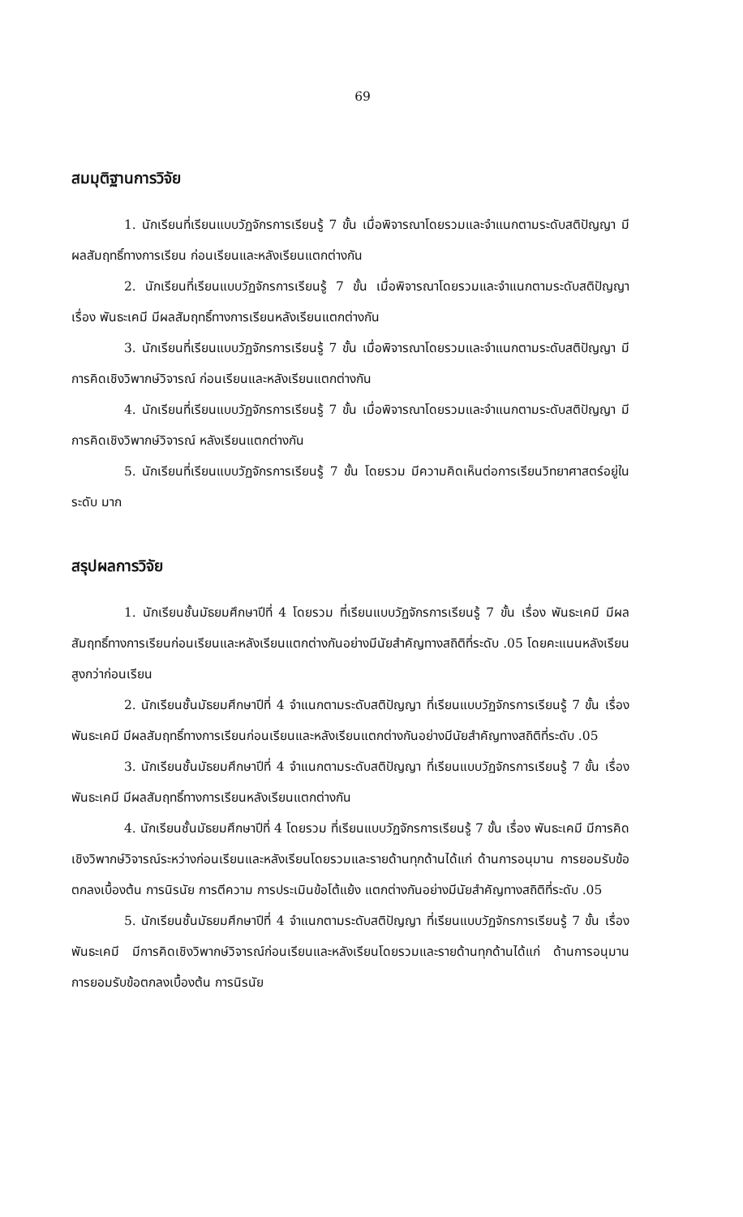69
สมมุติฐานการวิจัย
1. นักเรียนที่เรียนแบบวัฏจักรการเรียนรู้ 7 ขั้น เมื่อพิจารณาโดยรวมและจำแนกตามระดับสติปัญญา มีผลสัมฤทธิ์ทางการเรียน ก่อนเรียนและหลังเรียนแตกต่างกัน
2. นักเรียนที่เรียนแบบวัฏจักรการเรียนรู้ 7 ขั้น เมื่อพิจารณาโดยรวมและจำแนกตามระดับสติปัญญา เรื่อง พันธะเคมี มีผลสัมฤทธิ์ทางการเรียนหลังเรียนแตกต่างกัน
3. นักเรียนที่เรียนแบบวัฏจักรการเรียนรู้ 7 ขั้น เมื่อพิจารณาโดยรวมและจำแนกตามระดับสติปัญญา มีการคิดเชิงวิพากษ์วิจารณ์ ก่อนเรียนและหลังเรียนแตกต่างกัน
4. นักเรียนที่เรียนแบบวัฏจักรการเรียนรู้ 7 ขั้น เมื่อพิจารณาโดยรวมและจำแนกตามระดับสติปัญญา มีการคิดเชิงวิพากษ์วิจารณ์ หลังเรียนแตกต่างกัน
5. นักเรียนที่เรียนแบบวัฏจักรการเรียนรู้ 7 ขั้น โดยรวม มีความคิดเห็นต่อการเรียนวิทยาศาสตร์อยู่ในระดับ มาก
สรุปผลการวิจัย
1. นักเรียนชั้นมัธยมศึกษาปีที่ 4 โดยรวม ที่เรียนแบบวัฏจักรการเรียนรู้ 7 ขั้น เรื่อง พันธะเคมี มีผลสัมฤทธิ์ทางการเรียนก่อนเรียนและหลังเรียนแตกต่างกันอย่างมีนัยสำคัญทางสถิติที่ระดับ .05 โดยคะแนนหลังเรียนสูงกว่าก่อนเรียน
2. นักเรียนชั้นมัธยมศึกษาปีที่ 4 จำแนกตามระดับสติปัญญา ที่เรียนแบบวัฏจักรการเรียนรู้ 7 ขั้น เรื่อง พันธะเคมี มีผลสัมฤทธิ์ทางการเรียนก่อนเรียนและหลังเรียนแตกต่างกันอย่างมีนัยสำคัญทางสถิติที่ระดับ .05
3. นักเรียนชั้นมัธยมศึกษาปีที่ 4 จำแนกตามระดับสติปัญญา ที่เรียนแบบวัฏจักรการเรียนรู้ 7 ขั้น เรื่อง พันธะเคมี มีผลสัมฤทธิ์ทางการเรียนหลังเรียนแตกต่างกัน
4. นักเรียนชั้นมัธยมศึกษาปีที่ 4 โดยรวม ที่เรียนแบบวัฏจักรการเรียนรู้ 7 ขั้น เรื่อง พันธะเคมี มีการคิดเชิงวิพากษ์วิจารณ์ระหว่างก่อนเรียนและหลังเรียนโดยรวมและรายด้านทุกด้านได้แก่ ด้านการอนุมาน การยอมรับข้อตกลงเบื้องต้น การนิรนัย การตีความ การประเมินข้อโต้แย้ง แตกต่างกันอย่างมีนัยสำคัญทางสถิติที่ระดับ .05
5. นักเรียนชั้นมัธยมศึกษาปีที่ 4 จำแนกตามระดับสติปัญญา ที่เรียนแบบวัฏจักรการเรียนรู้ 7 ขั้น เรื่อง พันธะเคมี มีการคิดเชิงวิพากษ์วิจารณ์ก่อนเรียนและหลังเรียนโดยรวมและรายด้านทุกด้านได้แก่ ด้านการอนุมาน การยอมรับข้อตกลงเบื้องต้น การนิรนัย